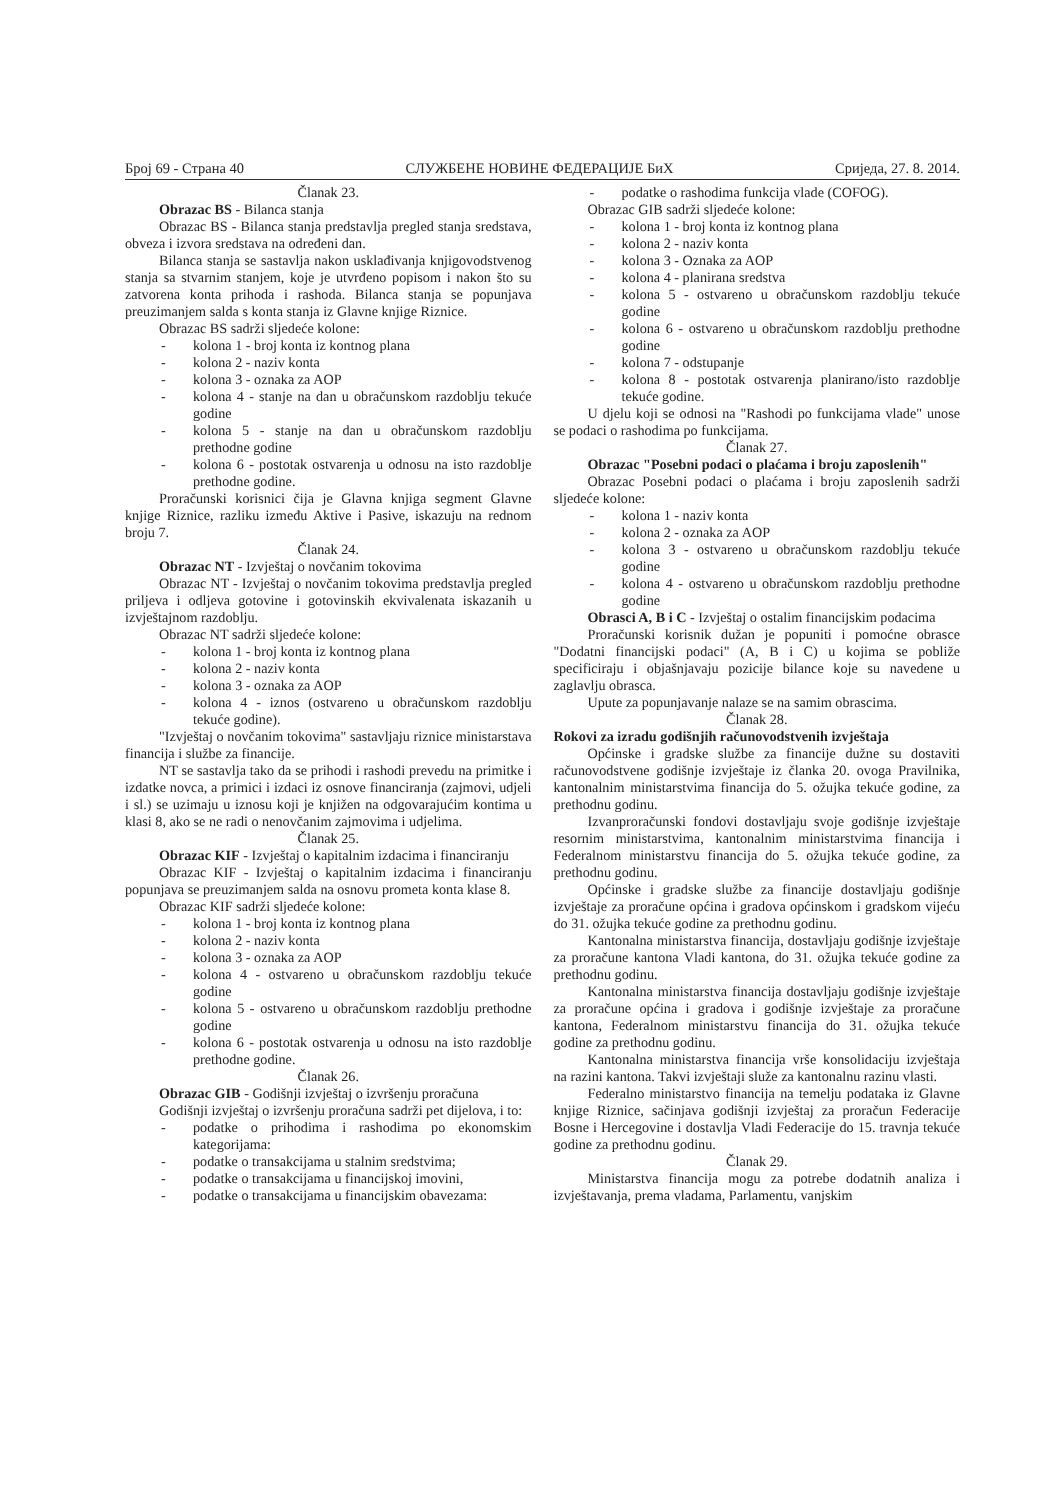Број 69 - Страна 40 СЛУЖБЕНЕ НОВИНЕ ФЕДЕРАЦИЈЕ БиХ Сриједа, 27. 8. 2014.
Članak 23.
Obrazac BS - Bilanca stanja
Obrazac BS - Bilanca stanja predstavlja pregled stanja sredstava, obveza i izvora sredstava na određeni dan.
Bilanca stanja se sastavlja nakon usklađivanja knjigovodstvenog stanja sa stvarnim stanjem, koje je utvrđeno popisom i nakon što su zatvorena konta prihoda i rashoda. Bilanca stanja se popunjava preuzimanjem salda s konta stanja iz Glavne knjige Riznice.
Obrazac BS sadrži sljedeće kolone:
- kolona 1 - broj konta iz kontnog plana
- kolona 2 - naziv konta
- kolona 3 - oznaka za AOP
- kolona 4 - stanje na dan u obračunskom razdoblju tekuće godine
- kolona 5 - stanje na dan u obračunskom razdoblju prethodne godine
- kolona 6 - postotak ostvarenja u odnosu na isto razdoblje prethodne godine.
Proračunski korisnici čija je Glavna knjiga segment Glavne knjige Riznice, razliku između Aktive i Pasive, iskazuju na rednom broju 7.
Članak 24.
Obrazac NT - Izvještaj o novčanim tokovima
Obrazac NT - Izvještaj o novčanim tokovima predstavlja pregled priljeva i odljeva gotovine i gotovinskih ekvivalenata iskazanih u izvještajnom razdoblju.
Obrazac NT sadrži sljedeće kolone:
- kolona 1 - broj konta iz kontnog plana
- kolona 2 - naziv konta
- kolona 3 - oznaka za AOP
- kolona 4 - iznos (ostvareno u obračunskom razdoblju tekuće godine).
"Izvještaj o novčanim tokovima" sastavljaju riznice ministarstava financija i službe za financije.
NT se sastavlja tako da se prihodi i rashodi prevedu na primitke i izdatke novca, a primici i izdaci iz osnove financiranja (zajmovi, udjeli i sl.) se uzimaju u iznosu koji je knjižen na odgovarajućim kontima u klasi 8, ako se ne radi o nenovčanim zajmovima i udjelima.
Članak 25.
Obrazac KIF - Izvještaj o kapitalnim izdacima i financiranju
Obrazac KIF - Izvještaj o kapitalnim izdacima i financiranju popunjava se preuzimanjem salda na osnovu prometa konta klase 8.
Obrazac KIF sadrži sljedeće kolone:
- kolona 1 - broj konta iz kontnog plana
- kolona 2 - naziv konta
- kolona 3 - oznaka za AOP
- kolona 4 - ostvareno u obračunskom razdoblju tekuće godine
- kolona 5 - ostvareno u obračunskom razdoblju prethodne godine
- kolona 6 - postotak ostvarenja u odnosu na isto razdoblje prethodne godine.
Članak 26.
Obrazac GIB - Godišnji izvještaj o izvršenju proračuna
Godišnji izvještaj o izvršenju proračuna sadrži pet dijelova, i to:
- podatke o prihodima i rashodima po ekonomskim kategorijama:
- podatke o transakcijama u stalnim sredstvima;
- podatke o transakcijama u financijskoj imovini,
- podatke o transakcijama u financijskim obavezama:
- podatke o rashodima funkcija vlade (COFOG).
Obrazac GIB sadrži sljedeće kolone:
- kolona 1 - broj konta iz kontnog plana
- kolona 2 - naziv konta
- kolona 3 - Oznaka za AOP
- kolona 4 - planirana sredstva
- kolona 5 - ostvareno u obračunskom razdoblju tekuće godine
- kolona 6 - ostvareno u obračunskom razdoblju prethodne godine
- kolona 7 - odstupanje
- kolona 8 - postotak ostvarenja planirano/isto razdoblje tekuće godine.
U djelu koji se odnosi na "Rashodi po funkcijama vlade" unose se podaci o rashodima po funkcijama.
Članak 27.
Obrazac "Posebni podaci o plaćama i broju zaposlenih"
Obrazac Posebni podaci o plaćama i broju zaposlenih sadrži sljedeće kolone:
- kolona 1 - naziv konta
- kolona 2 - oznaka za AOP
- kolona 3 - ostvareno u obračunskom razdoblju tekuće godine
- kolona 4 - ostvareno u obračunskom razdoblju prethodne godine
Obrasci A, B i C - Izvještaj o ostalim financijskim podacima
Proračunski korisnik dužan je popuniti i pomoćne obrasce "Dodatni financijski podaci" (A, B i C) u kojima se pobliže specificiraju i objašnjavaju pozicije bilance koje su navedene u zaglavlju obrasca.
Upute za popunjavanje nalaze se na samim obrascima.
Članak 28.
Rokovi za izradu godišnjih računovodstvenih izvještaja
Općinske i gradske službe za financije dužne su dostaviti računovodstvene godišnje izvještaje iz članka 20. ovoga Pravilnika, kantonalnim ministarstvima financija do 5. ožujka tekuće godine, za prethodnu godinu.
Izvanproračunski fondovi dostavljaju svoje godišnje izvještaje resornim ministarstvima, kantonalnim ministarstvima financija i Federalnom ministarstvu financija do 5. ožujka tekuće godine, za prethodnu godinu.
Općinske i gradske službe za financije dostavljaju godišnje izvještaje za proračune općina i gradova općinskom i gradskom vijeću do 31. ožujka tekuće godine za prethodnu godinu.
Kantonalna ministarstva financija, dostavljaju godišnje izvještaje za proračune kantona Vladi kantona, do 31. ožujka tekuće godine za prethodnu godinu.
Kantonalna ministarstva financija dostavljaju godišnje izvještaje za proračune općina i gradova i godišnje izvještaje za proračune kantona, Federalnom ministarstvu financija do 31. ožujka tekuće godine za prethodnu godinu.
Kantonalna ministarstva financija vrše konsolidaciju izvještaja na razini kantona. Takvi izvještaji služe za kantonalnu razinu vlasti.
Federalno ministarstvo financija na temelju podataka iz Glavne knjige Riznice, sačinjava godišnji izvještaj za proračun Federacije Bosne i Hercegovine i dostavlja Vladi Federacije do 15. travnja tekuće godine za prethodnu godinu.
Članak 29.
Ministarstva financija mogu za potrebe dodatnih analiza i izvještavanja, prema vladama, Parlamentu, vanjskim